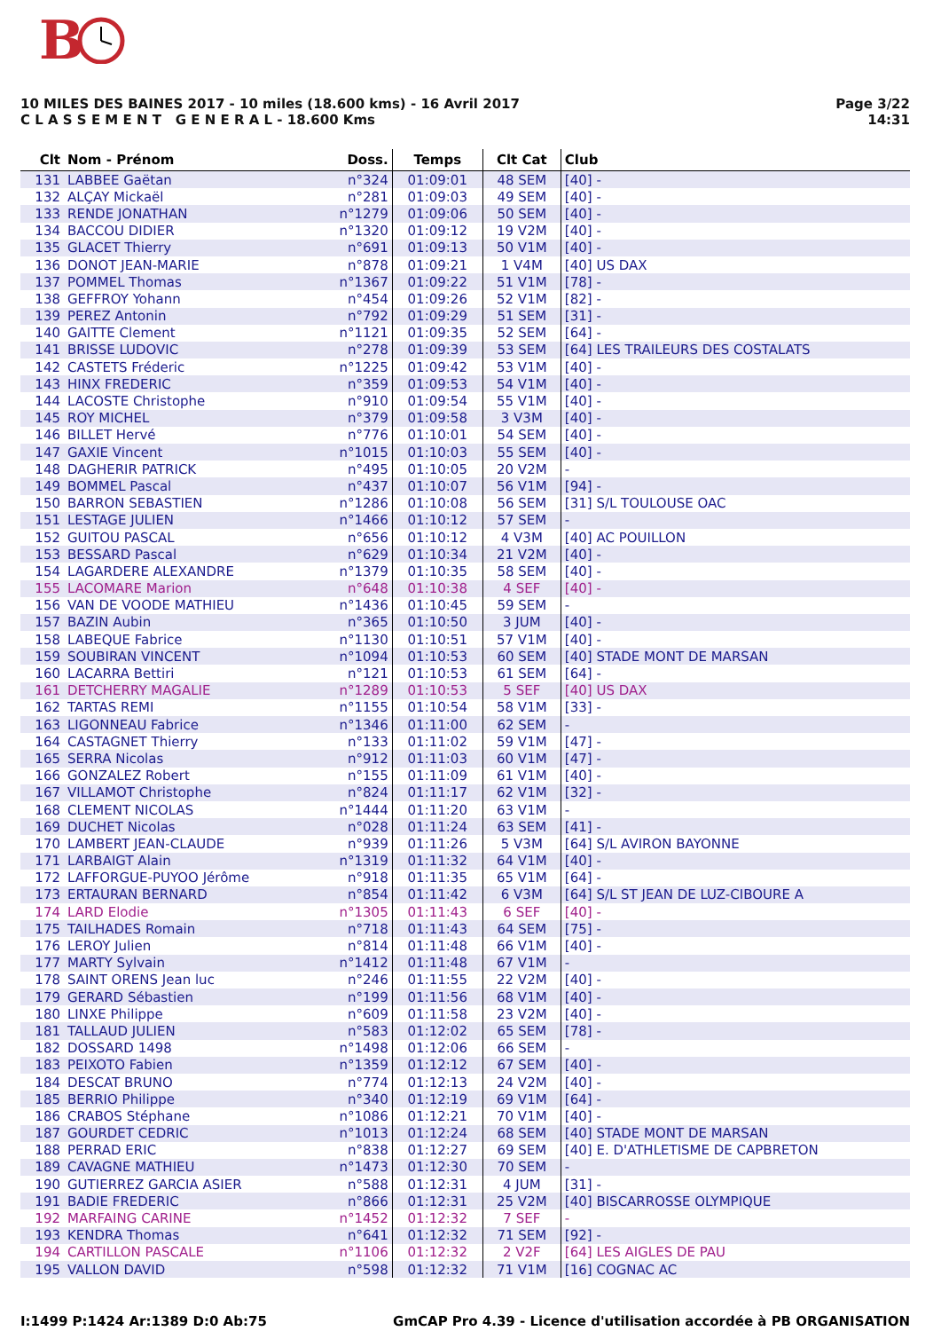B
Page 3/22
14:31
10 MILES DES BAINES 2017 - 10 miles (18.600 kms) - 16 Avril 2017
C L A S S E M E N T G E N E R A L - 18.600 Kms
| Clt | Nom - Prénom | Doss. | Temps | Clt Cat | Club |
| --- | --- | --- | --- | --- | --- |
| 131 | LABBEE Gaëtan | n°324 | 01:09:01 | 48 SEM | [40] - |
| 132 | ALÇAY Mickaël | n°281 | 01:09:03 | 49 SEM | [40] - |
| 133 | RENDE JONATHAN | n°1279 | 01:09:06 | 50 SEM | [40] - |
| 134 | BACCOU DIDIER | n°1320 | 01:09:12 | 19 V2M | [40] - |
| 135 | GLACET Thierry | n°691 | 01:09:13 | 50 V1M | [40] - |
| 136 | DONOT JEAN-MARIE | n°878 | 01:09:21 | 1 V4M | [40] US DAX |
| 137 | POMMEL Thomas | n°1367 | 01:09:22 | 51 V1M | [78] - |
| 138 | GEFFROY Yohann | n°454 | 01:09:26 | 52 V1M | [82] - |
| 139 | PEREZ Antonin | n°792 | 01:09:29 | 51 SEM | [31] - |
| 140 | GAITTE Clement | n°1121 | 01:09:35 | 52 SEM | [64] - |
| 141 | BRISSE LUDOVIC | n°278 | 01:09:39 | 53 SEM | [64] LES TRAILEURS DES COSTALATS |
| 142 | CASTETS Fréderic | n°1225 | 01:09:42 | 53 V1M | [40] - |
| 143 | HINX FREDERIC | n°359 | 01:09:53 | 54 V1M | [40] - |
| 144 | LACOSTE Christophe | n°910 | 01:09:54 | 55 V1M | [40] - |
| 145 | ROY MICHEL | n°379 | 01:09:58 | 3 V3M | [40] - |
| 146 | BILLET Hervé | n°776 | 01:10:01 | 54 SEM | [40] - |
| 147 | GAXIE Vincent | n°1015 | 01:10:03 | 55 SEM | [40] - |
| 148 | DAGHERIR PATRICK | n°495 | 01:10:05 | 20 V2M | - |
| 149 | BOMMEL Pascal | n°437 | 01:10:07 | 56 V1M | [94] - |
| 150 | BARRON SEBASTIEN | n°1286 | 01:10:08 | 56 SEM | [31] S/L TOULOUSE OAC |
| 151 | LESTAGE JULIEN | n°1466 | 01:10:12 | 57 SEM | - |
| 152 | GUITOU PASCAL | n°656 | 01:10:12 | 4 V3M | [40] AC POUILLON |
| 153 | BESSARD Pascal | n°629 | 01:10:34 | 21 V2M | [40] - |
| 154 | LAGARDERE ALEXANDRE | n°1379 | 01:10:35 | 58 SEM | [40] - |
| 155 | LACOMARE Marion | n°648 | 01:10:38 | 4 SEF | [40] - |
| 156 | VAN DE VOODE MATHIEU | n°1436 | 01:10:45 | 59 SEM | - |
| 157 | BAZIN Aubin | n°365 | 01:10:50 | 3 JUM | [40] - |
| 158 | LABEQUE Fabrice | n°1130 | 01:10:51 | 57 V1M | [40] - |
| 159 | SOUBIRAN VINCENT | n°1094 | 01:10:53 | 60 SEM | [40] STADE MONT DE MARSAN |
| 160 | LACARRA Bettiri | n°121 | 01:10:53 | 61 SEM | [64] - |
| 161 | DETCHERRY MAGALIE | n°1289 | 01:10:53 | 5 SEF | [40] US DAX |
| 162 | TARTAS REMI | n°1155 | 01:10:54 | 58 V1M | [33] - |
| 163 | LIGONNEAU Fabrice | n°1346 | 01:11:00 | 62 SEM | - |
| 164 | CASTAGNET Thierry | n°133 | 01:11:02 | 59 V1M | [47] - |
| 165 | SERRA Nicolas | n°912 | 01:11:03 | 60 V1M | [47] - |
| 166 | GONZALEZ Robert | n°155 | 01:11:09 | 61 V1M | [40] - |
| 167 | VILLAMOT Christophe | n°824 | 01:11:17 | 62 V1M | [32] - |
| 168 | CLEMENT NICOLAS | n°1444 | 01:11:20 | 63 V1M | - |
| 169 | DUCHET Nicolas | n°028 | 01:11:24 | 63 SEM | [41] - |
| 170 | LAMBERT JEAN-CLAUDE | n°939 | 01:11:26 | 5 V3M | [64] S/L AVIRON BAYONNE |
| 171 | LARBAIGT Alain | n°1319 | 01:11:32 | 64 V1M | [40] - |
| 172 | LAFFORGUE-PUYOO Jérôme | n°918 | 01:11:35 | 65 V1M | [64] - |
| 173 | ERTAURAN BERNARD | n°854 | 01:11:42 | 6 V3M | [64] S/L ST JEAN DE LUZ-CIBOURE A |
| 174 | LARD Elodie | n°1305 | 01:11:43 | 6 SEF | [40] - |
| 175 | TAILHADES Romain | n°718 | 01:11:43 | 64 SEM | [75] - |
| 176 | LEROY Julien | n°814 | 01:11:48 | 66 V1M | [40] - |
| 177 | MARTY Sylvain | n°1412 | 01:11:48 | 67 V1M | - |
| 178 | SAINT ORENS Jean luc | n°246 | 01:11:55 | 22 V2M | [40] - |
| 179 | GERARD Sébastien | n°199 | 01:11:56 | 68 V1M | [40] - |
| 180 | LINXE Philippe | n°609 | 01:11:58 | 23 V2M | [40] - |
| 181 | TALLAUD JULIEN | n°583 | 01:12:02 | 65 SEM | [78] - |
| 182 | DOSSARD 1498 | n°1498 | 01:12:06 | 66 SEM | - |
| 183 | PEIXOTO Fabien | n°1359 | 01:12:12 | 67 SEM | [40] - |
| 184 | DESCAT BRUNO | n°774 | 01:12:13 | 24 V2M | [40] - |
| 185 | BERRIO Philippe | n°340 | 01:12:19 | 69 V1M | [64] - |
| 186 | CRABOS Stéphane | n°1086 | 01:12:21 | 70 V1M | [40] - |
| 187 | GOURDET CEDRIC | n°1013 | 01:12:24 | 68 SEM | [40] STADE MONT DE MARSAN |
| 188 | PERRAD ERIC | n°838 | 01:12:27 | 69 SEM | [40] E. D'ATHLETISME DE CAPBRETON |
| 189 | CAVAGNE MATHIEU | n°1473 | 01:12:30 | 70 SEM | - |
| 190 | GUTIERREZ GARCIA ASIER | n°588 | 01:12:31 | 4 JUM | [31] - |
| 191 | BADIE FREDERIC | n°866 | 01:12:31 | 25 V2M | [40] BISCARROSSE OLYMPIQUE |
| 192 | MARFAING CARINE | n°1452 | 01:12:32 | 7 SEF | - |
| 193 | KENDRA Thomas | n°641 | 01:12:32 | 71 SEM | [92] - |
| 194 | CARTILLON PASCALE | n°1106 | 01:12:32 | 2 V2F | [64] LES AIGLES DE PAU |
| 195 | VALLON DAVID | n°598 | 01:12:32 | 71 V1M | [16] COGNAC AC |
GmCAP Pro 4.39 - Licence d'utilisation accordée à PB ORGANISATION I:1499 P:1424 Ar:1389 D:0 Ab:75